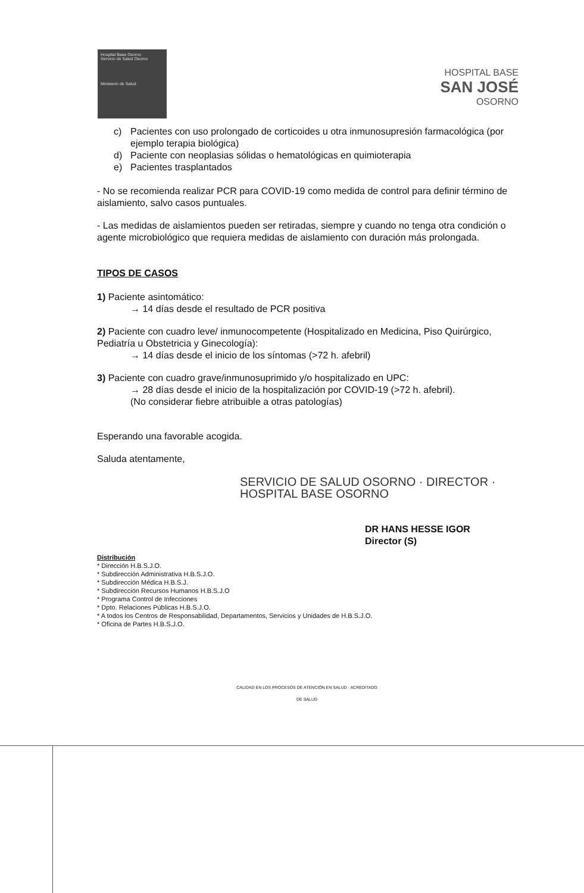Hospital Base Osorno
Servicio de Salud Osorno
Ministerio de Salud
HOSPITAL BASE
SAN JOSÉ
OSORNO
c) Pacientes con uso prolongado de corticoides u otra inmunosupresión farmacológica (por ejemplo terapia biológica)
d) Paciente con neoplasias sólidas o hematológicas en quimioterapia
e) Pacientes trasplantados
- No se recomienda realizar PCR para COVID-19 como medida de control para definir término de aislamiento, salvo casos puntuales.
- Las medidas de aislamientos pueden ser retiradas, siempre y cuando no tenga otra condición o agente microbiológico que requiera medidas de aislamiento con duración más prolongada.
TIPOS DE CASOS
1) Paciente asintomático:
→ 14 días desde el resultado de PCR positiva
2) Paciente con cuadro leve/ inmunocompetente (Hospitalizado en Medicina, Piso Quirúrgico, Pediatría u Obstetricia y Ginecología):
→ 14 días desde el inicio de los síntomas (>72 h. afebril)
3) Paciente con cuadro grave/inmunosuprimido y/o hospitalizado en UPC:
→ 28 días desde el inicio de la hospitalización por COVID-19 (>72 h. afebril).
(No considerar fiebre atribuible a otras patologías)
Esperando una favorable acogida.
Saluda atentamente,
SERVICIO DE SALUD OSORNO · DIRECTOR · HOSPITAL BASE OSORNO
DR HANS HESSE IGOR
Director (S)
Distribución
* Dirección H.B.S.J.O.
* Subdirección Administrativa H.B.S.J.O.
* Subdirección Médica H.B.S.J.
* Subdirección Recursos Humanos H.B.S.J.O
* Programa Control de Infecciones
* Dpto. Relaciones Públicas H.B.S.J.O.
* A todos los Centros de Responsabilidad, Departamentos, Servicios y Unidades de H.B.S.J.O.
* Oficina de Partes H.B.S.J.O.
CALIDAD EN LOS PROCESOS DE ATENCIÓN EN SALUD · ACREDITADO
DE SALUD